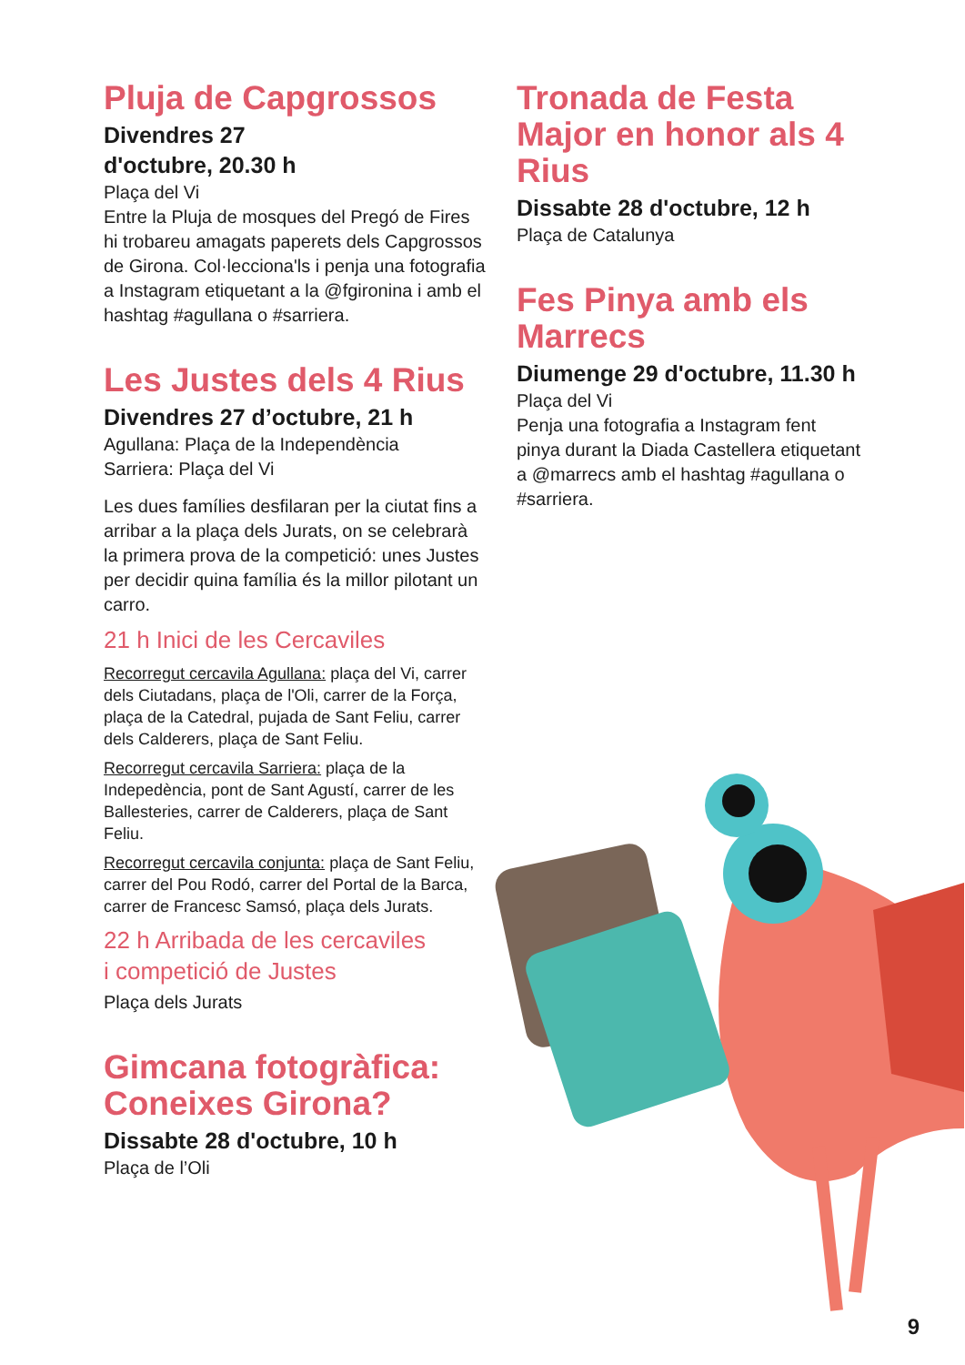Pluja de Capgrossos
Divendres 27
d'octubre, 20.30 h
Plaça del Vi
Entre la Pluja de mosques del Pregó de Fires hi trobareu amagats paperets dels Capgrossos de Girona. Col·lecciona'ls i penja una fotografia a Instagram etiquetant a la @fgironina i amb el hashtag #agullana o #sarriera.
Les Justes dels 4 Rius
Divendres 27 d’octubre, 21 h
Agullana: Plaça de la Independència
Sarriera: Plaça del Vi
Les dues famílies desfilaran per la ciutat fins a arribar a la plaça dels Jurats, on se celebrarà la primera prova de la competició: unes Justes per decidir quina família és la millor pilotant un carro.
21 h Inici de les Cercaviles
Recorregut cercavila Agullana: plaça del Vi, carrer dels Ciutadans, plaça de l'Oli, carrer de la Força, plaça de la Catedral, pujada de Sant Feliu, carrer dels Calderers, plaça de Sant Feliu.
Recorregut cercavila Sarriera: plaça de la Indepedència, pont de Sant Agustí, carrer de les Ballesteries, carrer de Calderers, plaça de Sant Feliu.
Recorregut cercavila conjunta: plaça de Sant Feliu, carrer del Pou Rodó, carrer del Portal de la Barca, carrer de Francesc Samsó, plaça dels Jurats.
22 h Arribada de les cercaviles
i competició de Justes
Plaça dels Jurats
Gimcana fotogràfica: Coneixes Girona?
Dissabte 28 d'octubre, 10 h
Plaça de l’Oli
Tronada de Festa Major en honor als 4 Rius
Dissabte 28 d'octubre, 12 h
Plaça de Catalunya
Fes Pinya amb els Marrecs
Diumenge 29 d'octubre, 11.30 h
Plaça del Vi
Penja una fotografia a Instagram fent pinya durant la Diada Castellera etiquetant a @marrecs amb el hashtag #agullana o #sarriera.
9